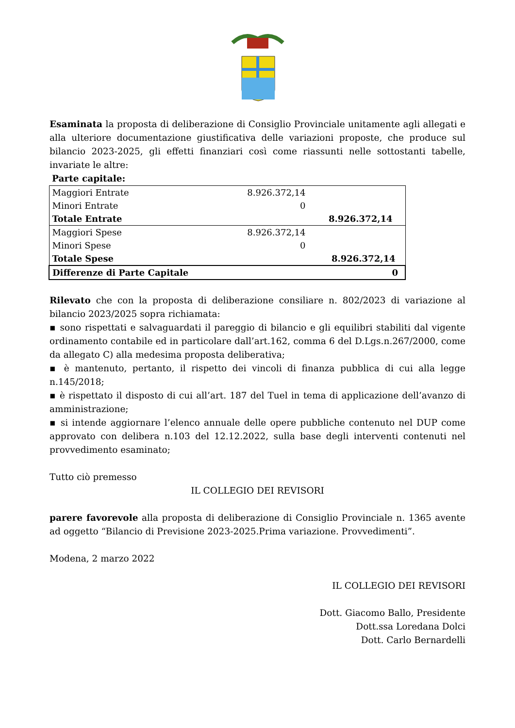Esaminata la proposta di deliberazione di Consiglio Provinciale unitamente agli allegati e alla ulteriore documentazione giustificativa delle variazioni proposte, che produce sul bilancio 2023-2025, gli effetti finanziari così come riassunti nelle sottostanti tabelle, invariate le altre:
Parte capitale:
| Maggiori Entrate | 8.926.372,14 | |
| Minori Entrate | 0 | |
| Totale Entrate | | 8.926.372,14 |
| Maggiori Spese | 8.926.372,14 | |
| Minori Spese | 0 | |
| Totale Spese | | 8.926.372,14 |
| Differenze di Parte Capitale | | 0 |
Rilevato che con la proposta di deliberazione consiliare n. 802/2023 di variazione al bilancio 2023/2025 sopra richiamata:
▪ sono rispettati e salvaguardati il pareggio di bilancio e gli equilibri stabiliti dal vigente ordinamento contabile ed in particolare dall’art.162, comma 6 del D.Lgs.n.267/2000, come da allegato C) alla medesima proposta deliberativa;
▪ è mantenuto, pertanto, il rispetto dei vincoli di finanza pubblica di cui alla legge n.145/2018;
▪ è rispettato il disposto di cui all’art. 187 del Tuel in tema di applicazione dell’avanzo di amministrazione;
▪ si intende aggiornare l’elenco annuale delle opere pubbliche contenuto nel DUP come approvato con delibera n.103 del 12.12.2022, sulla base degli interventi contenuti nel provvedimento esaminato;
Tutto ciò premesso
IL COLLEGIO DEI REVISORI
parere favorevole alla proposta di deliberazione di Consiglio Provinciale n. 1365 avente ad oggetto “Bilancio di Previsione 2023-2025.Prima variazione. Provvedimenti”.
Modena, 2 marzo 2022
IL COLLEGIO DEI REVISORI
Dott. Giacomo Ballo, Presidente
Dott.ssa Loredana Dolci
Dott. Carlo Bernardelli